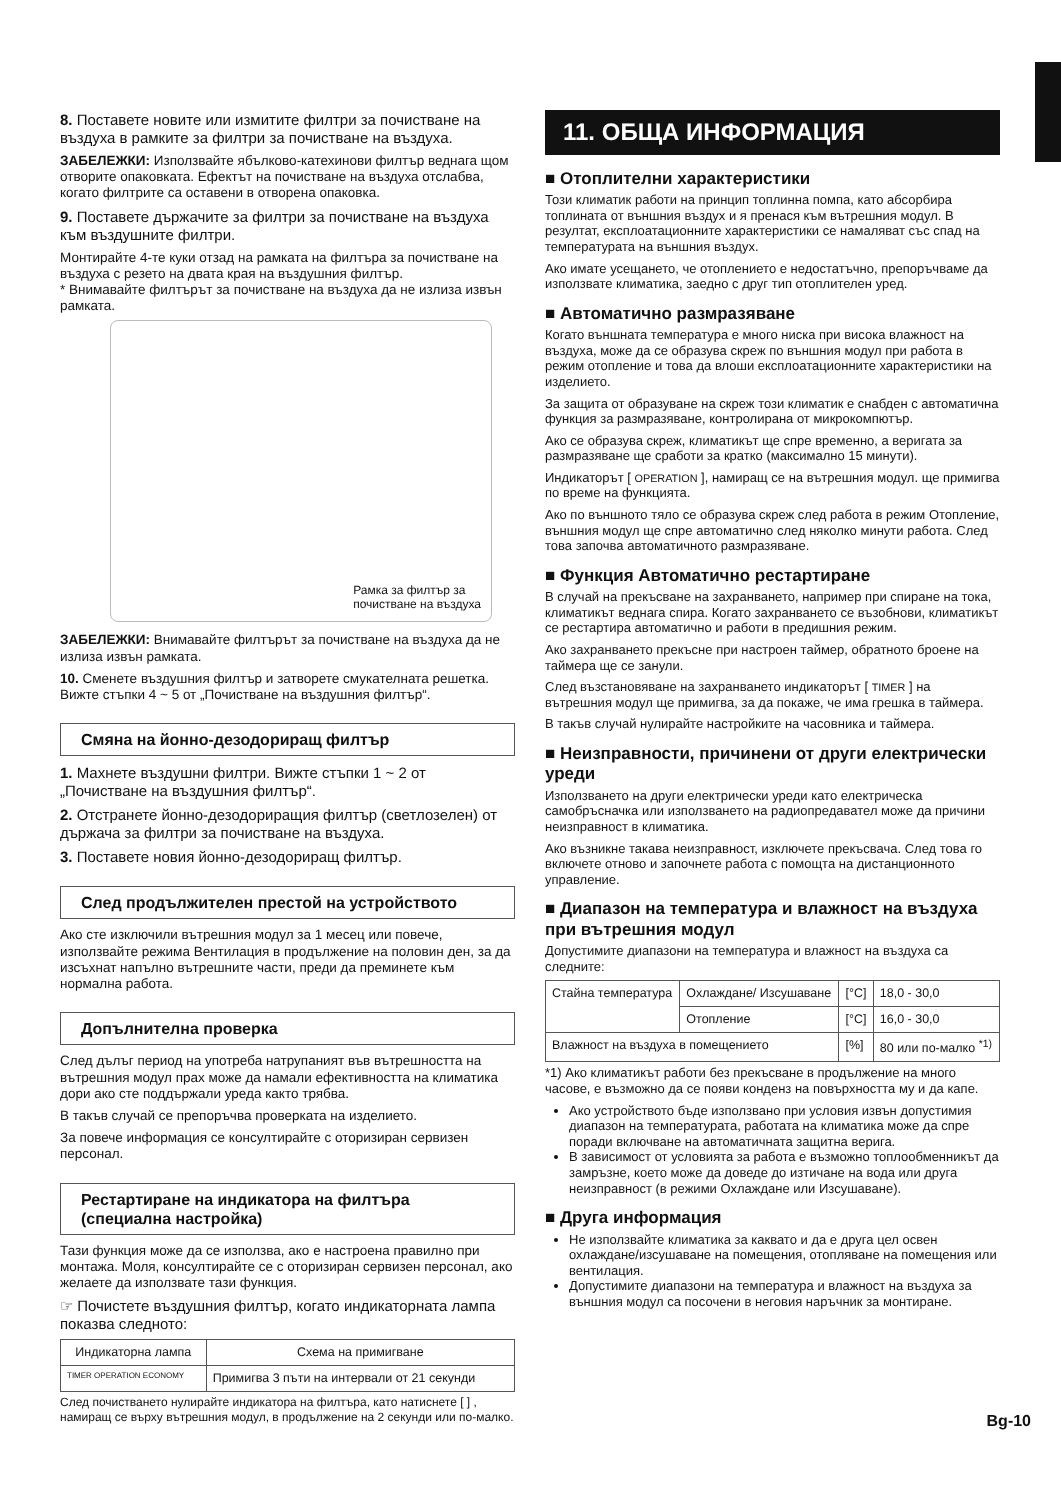8. Поставете новите или измитите филтри за почистване на въздуха в рамките за филтри за почистване на въздуха.
ЗАБЕЛЕЖКИ: Използвайте ябълково-катехинови филтър веднага щом отворите опаковката. Ефектът на почистване на въздуха отслабва, когато филтрите са оставени в отворена опаковка.
9. Поставете държачите за филтри за почистване на въздуха към въздушните филтри.
Монтирайте 4-те куки отзад на рамката на филтъра за почистване на въздуха с резето на двата края на въздушния филтър.
* Внимавайте филтърът за почистване на въздуха да не излиза извън рамката.
Рамка за филтър за
почистване на въздуха
ЗАБЕЛЕЖКИ: Внимавайте филтърът за почистване на въздуха да не излиза извън рамката.
10. Сменете въздушния филтър и затворете смукателната решетка. Вижте стъпки 4 ~ 5 от „Почистване на въздушния филтър“.
Смяна на йонно-дезодориращ филтър
1. Махнете въздушни филтри. Вижте стъпки 1 ~ 2 от „Почистване на въздушния филтър“.
2. Отстранете йонно-дезодориращия филтър (светлозелен) от държача за филтри за почистване на въздуха.
3. Поставете новия йонно-дезодориращ филтър.
След продължителен престой на устройството
Ако сте изключили вътрешния модул за 1 месец или повече, използвайте режима Вентилация в продължение на половин ден, за да изсъхнат напълно вътрешните части, преди да преминете към нормална работа.
Допълнителна проверка
След дълъг период на употреба натрупаният във вътрешността на вътрешния модул прах може да намали ефективността на климатика дори ако сте поддържали уреда както трябва.
В такъв случай се препоръчва проверката на изделието.
За повече информация се консултирайте с оторизиран сервизен персонал.
Рестартиране на индикатора на филтъра (специална настройка)
Тази функция може да се използва, ако е настроена правилно при монтажа. Моля, консултирайте се с оторизиран сервизен персонал, ако желаете да използвате тази функция.
☞ Почистете въздушния филтър, когато индикаторната лампа показва следното:
| Индикаторна лампа | Схема на примигване |
| --- | --- |
| TIMER OPERATION ECONOMY | Примигва 3 пъти на интервали от 21 секунди |
След почистването нулирайте индикатора на филтъра, като натиснете [ ] , намиращ се върху вътрешния модул, в продължение на 2 секунди или по-малко.
11. ОБЩА ИНФОРМАЦИЯ
■ Отоплителни характеристики
Този климатик работи на принцип топлинна помпа, като абсорбира топлината от външния въздух и я пренася към вътрешния модул. В резултат, експлоатационните характеристики се намаляват със спад на температурата на външния въздух.
Ако имате усещането, че отоплението е недостатъчно, препоръчваме да използвате климатика, заедно с друг тип отоплителен уред.
■ Автоматично размразяване
Когато външната температура е много ниска при висока влажност на въздуха, може да се образува скреж по външния модул при работа в режим отопление и това да влоши експлоатационните характеристики на изделието.
За защита от образуване на скреж този климатик е снабден с автоматична функция за размразяване, контролирана от микрокомпютър.
Ако се образува скреж, климатикът ще спре временно, а веригата за размразяване ще сработи за кратко (максимално 15 минути).
Индикаторът [ OPERATION ], намиращ се на вътрешния модул. ще примигва по време на функцията.
Ако по външното тяло се образува скреж след работа в режим Отопление, външния модул ще спре автоматично след няколко минути работа. След това започва автоматичното размразяване.
■ Функция Автоматично рестартиране
В случай на прекъсване на захранването, например при спиране на тока, климатикът веднага спира. Когато захранването се възобнови, климатикът се рестартира автоматично и работи в предишния режим.
Ако захранването прекъсне при настроен таймер, обратното броене на таймера ще се занули.
След възстановяване на захранването индикаторът [ TIMER ] на вътрешния модул ще примигва, за да покаже, че има грешка в таймера.
В такъв случай нулирайте настройките на часовника и таймера.
■ Неизправности, причинени от други електрически уреди
Използването на други електрически уреди като електрическа самобръсначка или използването на радиопредавател може да причини неизправност в климатика.
Ако възникне такава неизправност, изключете прекъсвача. След това го включете отново и започнете работа с помощта на дистанционното управление.
■ Диапазон на температура и влажност на въздуха при вътрешния модул
Допустимите диапазони на температура и влажност на въздуха са следните:
| Стайна температура | Охлаждане/ Изсушаване | [°C] | 18,0 - 30,0 |
| | Отопление | [°C] | 16,0 - 30,0 |
| Влажност на въздуха в помещението | | [%] | 80 или по-малко <sup>*1)</sup> |
*1) Ако климатикът работи без прекъсване в продължение на много часове, е възможно да се появи конденз на повърхността му и да капе.
Ако устройството бъде използвано при условия извън допустимия диапазон на температурата, работата на климатика може да спре поради включване на автоматичната защитна верига.
В зависимост от условията за работа е възможно топлообменникът да замръзне, което може да доведе до изтичане на вода или друга неизправност (в режими Охлаждане или Изсушаване).
■ Друга информация
Не използвайте климатика за каквато и да е друга цел освен охлаждане/изсушаване на помещения, отопляване на помещения или вентилация.
Допустимите диапазони на температура и влажност на въздуха за външния модул са посочени в неговия наръчник за монтиране.
Bg-10